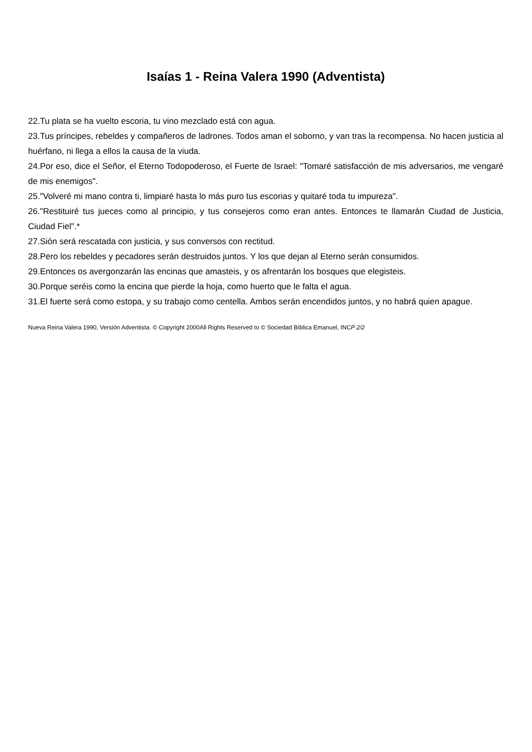Isaías 1 - Reina Valera 1990 (Adventista)
22.Tu plata se ha vuelto escoria, tu vino mezclado está con agua.
23.Tus príncipes, rebeldes y compañeros de ladrones. Todos aman el soborno, y van tras la recompensa. No hacen justicia al huérfano, ni llega a ellos la causa de la viuda.
24.Por eso, dice el Señor, el Eterno Todopoderoso, el Fuerte de Israel: "Tomaré satisfacción de mis adversarios, me vengaré de mis enemigos".
25."Volveré mi mano contra ti, limpiaré hasta lo más puro tus escorias y quitaré toda tu impureza".
26."Restituiré tus jueces como al principio, y tus consejeros como eran antes. Entonces te llamarán Ciudad de Justicia, Ciudad Fiel".*
27.Sión será rescatada con justicia, y sus conversos con rectitud.
28.Pero los rebeldes y pecadores serán destruidos juntos. Y los que dejan al Eterno serán consumidos.
29.Entonces os avergonzarán las encinas que amasteis, y os afrentarán los bosques que elegisteis.
30.Porque seréis como la encina que pierde la hoja, como huerto que le falta el agua.
31.El fuerte será como estopa, y su trabajo como centella. Ambos serán encendidos juntos, y no habrá quien apague.
Nueva Reina Valera 1990, Versión Adventista. © Copyright 2000All Rights Reserved to © Sociedad Bíblica Emanuel, INCP 2/2